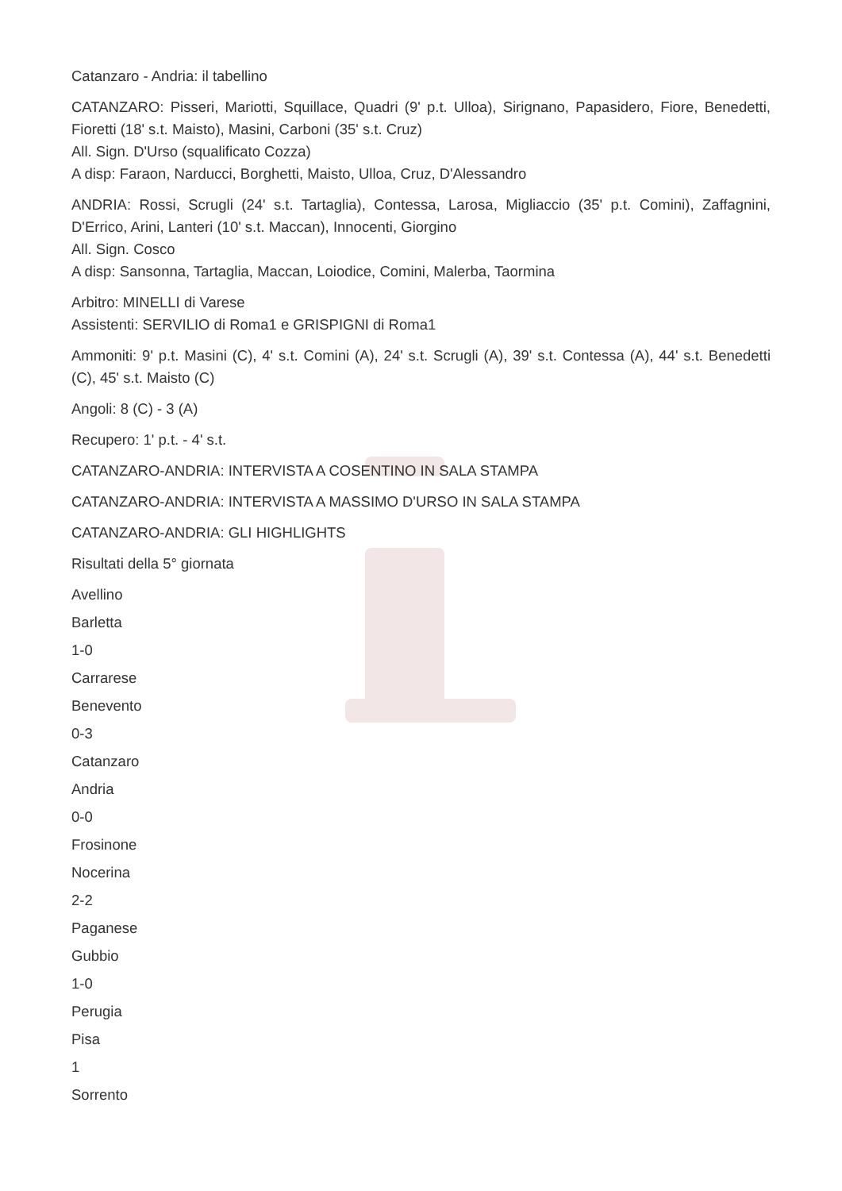Catanzaro - Andria: il tabellino
CATANZARO: Pisseri, Mariotti, Squillace, Quadri (9' p.t. Ulloa), Sirignano, Papasidero, Fiore, Benedetti, Fioretti (18' s.t. Maisto), Masini, Carboni (35' s.t. Cruz)
All. Sign. D'Urso (squalificato Cozza)
A disp: Faraon, Narducci, Borghetti, Maisto, Ulloa, Cruz, D'Alessandro
ANDRIA: Rossi, Scrugli (24' s.t. Tartaglia), Contessa, Larosa, Migliaccio (35' p.t. Comini), Zaffagnini, D'Errico, Arini, Lanteri (10' s.t. Maccan), Innocenti, Giorgino
All. Sign. Cosco
A disp: Sansonna, Tartaglia, Maccan, Loiodice, Comini, Malerba, Taormina
Arbitro: MINELLI di Varese
Assistenti: SERVILIO di Roma1 e GRISPIGNI di Roma1
Ammoniti: 9' p.t. Masini (C), 4' s.t. Comini (A), 24' s.t. Scrugli (A), 39' s.t. Contessa (A), 44' s.t. Benedetti (C), 45' s.t. Maisto (C)
Angoli: 8 (C) - 3 (A)
Recupero: 1' p.t. - 4' s.t.
CATANZARO-ANDRIA: INTERVISTA A COSENTINO IN SALA STAMPA
CATANZARO-ANDRIA: INTERVISTA A MASSIMO D'URSO IN SALA STAMPA
CATANZARO-ANDRIA: GLI HIGHLIGHTS
Risultati della 5° giornata
Avellino
Barletta
1-0
Carrarese
Benevento
0-3
Catanzaro
Andria
0-0
Frosinone
Nocerina
2-2
Paganese
Gubbio
1-0
Perugia
Pisa
1
Sorrento